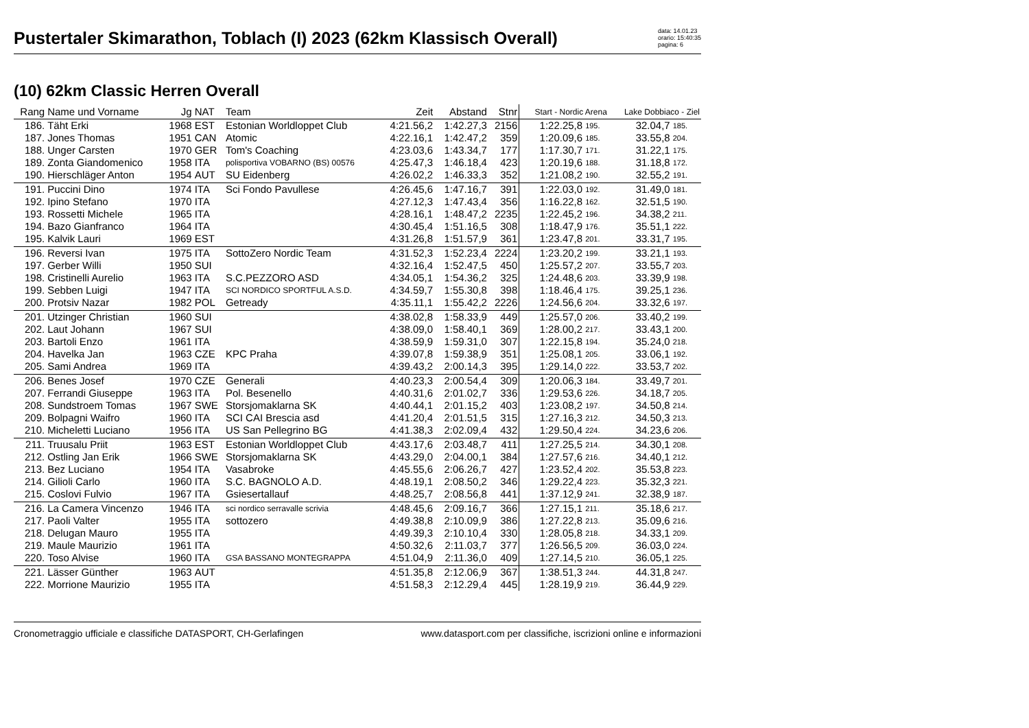Pustertaler Skimarathon, Toblach (I) 2023 (62km Klassisch Overall)
data: 14.01.23
orario: 15:40:35
pagina: 6
(10) 62km Classic Herren Overall
| Rang | Name und Vorname | Jg | NAT | Team | Zeit | Abstand | Stnr | Start - Nordic Arena | | Lake Dobbiaco - Ziel | |
| --- | --- | --- | --- | --- | --- | --- | --- | --- | --- | --- | --- |
| 186. | Täht Erki | 1968 | EST | Estonian Worldloppet Club | 4:21.56,2 | 1:42.27,3 | 2156 | 1:22.25,8 | 195. | 32.04,7 | 185. |
| 187. | Jones Thomas | 1951 | CAN | Atomic | 4:22.16,1 | 1:42.47,2 | 359 | 1:20.09,6 | 185. | 33.55,8 | 204. |
| 188. | Unger Carsten | 1970 | GER | Tom's Coaching | 4:23.03,6 | 1:43.34,7 | 177 | 1:17.30,7 | 171. | 31.22,1 | 175. |
| 189. | Zonta Giandomenico | 1958 | ITA | polisportiva VOBARNO (BS) 00576 | 4:25.47,3 | 1:46.18,4 | 423 | 1:20.19,6 | 188. | 31.18,8 | 172. |
| 190. | Hierschläger Anton | 1954 | AUT | SU Eidenberg | 4:26.02,2 | 1:46.33,3 | 352 | 1:21.08,2 | 190. | 32.55,2 | 191. |
| 191. | Puccini Dino | 1974 | ITA | Sci Fondo Pavullese | 4:26.45,6 | 1:47.16,7 | 391 | 1:22.03,0 | 192. | 31.49,0 | 181. |
| 192. | Ipino Stefano | 1970 | ITA | | 4:27.12,3 | 1:47.43,4 | 356 | 1:16.22,8 | 162. | 32.51,5 | 190. |
| 193. | Rossetti Michele | 1965 | ITA | | 4:28.16,1 | 1:48.47,2 | 2235 | 1:22.45,2 | 196. | 34.38,2 | 211. |
| 194. | Bazo Gianfranco | 1964 | ITA | | 4:30.45,4 | 1:51.16,5 | 308 | 1:18.47,9 | 176. | 35.51,1 | 222. |
| 195. | Kalvik Lauri | 1969 | EST | | 4:31.26,8 | 1:51.57,9 | 361 | 1:23.47,8 | 201. | 33.31,7 | 195. |
| 196. | Reversi Ivan | 1975 | ITA | SottoZero Nordic Team | 4:31.52,3 | 1:52.23,4 | 2224 | 1:23.20,2 | 199. | 33.21,1 | 193. |
| 197. | Gerber Willi | 1950 | SUI | | 4:32.16,4 | 1:52.47,5 | 450 | 1:25.57,2 | 207. | 33.55,7 | 203. |
| 198. | Cristinelli Aurelio | 1963 | ITA | S.C.PEZZORO ASD | 4:34.05,1 | 1:54.36,2 | 325 | 1:24.48,6 | 203. | 33.39,9 | 198. |
| 199. | Sebben Luigi | 1947 | ITA | SCI NORDICO SPORTFUL A.S.D. | 4:34.59,7 | 1:55.30,8 | 398 | 1:18.46,4 | 175. | 39.25,1 | 236. |
| 200. | Protsiv Nazar | 1982 | POL | Getready | 4:35.11,1 | 1:55.42,2 | 2226 | 1:24.56,6 | 204. | 33.32,6 | 197. |
| 201. | Utzinger Christian | 1960 | SUI | | 4:38.02,8 | 1:58.33,9 | 449 | 1:25.57,0 | 206. | 33.40,2 | 199. |
| 202. | Laut Johann | 1967 | SUI | | 4:38.09,0 | 1:58.40,1 | 369 | 1:28.00,2 | 217. | 33.43,1 | 200. |
| 203. | Bartoli Enzo | 1961 | ITA | | 4:38.59,9 | 1:59.31,0 | 307 | 1:22.15,8 | 194. | 35.24,0 | 218. |
| 204. | Havelka Jan | 1963 | CZE | KPC Praha | 4:39.07,8 | 1:59.38,9 | 351 | 1:25.08,1 | 205. | 33.06,1 | 192. |
| 205. | Sami Andrea | 1969 | ITA | | 4:39.43,2 | 2:00.14,3 | 395 | 1:29.14,0 | 222. | 33.53,7 | 202. |
| 206. | Benes Josef | 1970 | CZE | Generali | 4:40.23,3 | 2:00.54,4 | 309 | 1:20.06,3 | 184. | 33.49,7 | 201. |
| 207. | Ferrandi Giuseppe | 1963 | ITA | Pol. Besenello | 4:40.31,6 | 2:01.02,7 | 336 | 1:29.53,6 | 226. | 34.18,7 | 205. |
| 208. | Sundstroem Tomas | 1967 | SWE | Storsjomaklarna SK | 4:40.44,1 | 2:01.15,2 | 403 | 1:23.08,2 | 197. | 34.50,8 | 214. |
| 209. | Bolpagni Waifro | 1960 | ITA | SCI CAI Brescia asd | 4:41.20,4 | 2:01.51,5 | 315 | 1:27.16,3 | 212. | 34.50,3 | 213. |
| 210. | Micheletti Luciano | 1956 | ITA | US San Pellegrino BG | 4:41.38,3 | 2:02.09,4 | 432 | 1:29.50,4 | 224. | 34.23,6 | 206. |
| 211. | Truusalu Priit | 1963 | EST | Estonian Worldloppet Club | 4:43.17,6 | 2:03.48,7 | 411 | 1:27.25,5 | 214. | 34.30,1 | 208. |
| 212. | Ostling Jan Erik | 1966 | SWE | Storsjomaklarna SK | 4:43.29,0 | 2:04.00,1 | 384 | 1:27.57,6 | 216. | 34.40,1 | 212. |
| 213. | Bez Luciano | 1954 | ITA | Vasabroke | 4:45.55,6 | 2:06.26,7 | 427 | 1:23.52,4 | 202. | 35.53,8 | 223. |
| 214. | Gilioli Carlo | 1960 | ITA | S.C. BAGNOLO A.D. | 4:48.19,1 | 2:08.50,2 | 346 | 1:29.22,4 | 223. | 35.32,3 | 221. |
| 215. | Coslovi Fulvio | 1967 | ITA | Gsiesertallauf | 4:48.25,7 | 2:08.56,8 | 441 | 1:37.12,9 | 241. | 32.38,9 | 187. |
| 216. | La Camera Vincenzo | 1946 | ITA | sci nordico serravalle scrivia | 4:48.45,6 | 2:09.16,7 | 366 | 1:27.15,1 | 211. | 35.18,6 | 217. |
| 217. | Paoli Valter | 1955 | ITA | sottozero | 4:49.38,8 | 2:10.09,9 | 386 | 1:27.22,8 | 213. | 35.09,6 | 216. |
| 218. | Delugan Mauro | 1955 | ITA | | 4:49.39,3 | 2:10.10,4 | 330 | 1:28.05,8 | 218. | 34.33,1 | 209. |
| 219. | Maule Maurizio | 1961 | ITA | | 4:50.32,6 | 2:11.03,7 | 377 | 1:26.56,5 | 209. | 36.03,0 | 224. |
| 220. | Toso Alvise | 1960 | ITA | GSA BASSANO MONTEGRAPPA | 4:51.04,9 | 2:11.36,0 | 409 | 1:27.14,5 | 210. | 36.05,1 | 225. |
| 221. | Lässer Günther | 1963 | AUT | | 4:51.35,8 | 2:12.06,9 | 367 | 1:38.51,3 | 244. | 44.31,8 | 247. |
| 222. | Morrione Maurizio | 1955 | ITA | | 4:51.58,3 | 2:12.29,4 | 445 | 1:28.19,9 | 219. | 36.44,9 | 229. |
Cronometraggio ufficiale e classifiche DATASPORT, CH-Gerlafingen www.datasport.com per classifiche, iscrizioni online e informazioni